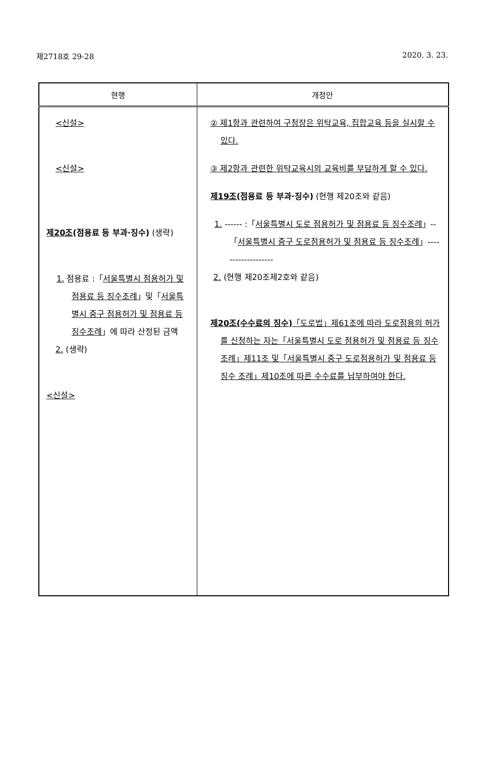제2718호 29-28 2020. 3. 23.
| 현행 | 개정안 |
| --- | --- |
| <신설> <신설> 제20조 (점용료 등 부과·징수) (생략) 1. 점용료 :「 서울특별시 점용허가 및 점용료 등 징수조례 」및「 서울특별시 중구 점용허가 및 점용료 등 징수조례 」에 따라 산정된 금액 2. (생략) <신설> | ② 제1항과 관련하여 구청장은 위탁교육, 집합교육 등을 실시할 수 있다. ③ 제2항과 관련한 위탁교육시의 교육비를 부담하게 할 수 있다. 제19조 (점용료 등 부과·징수) (현행 제20조와 같음) 1. ------ :「 서울특별시 도로 점용허가 및 점용료 등 징수조례 」--「 서울특별시 중구 도로점용허가 및 점용료 등 징수조례 」------------------- 2. (현행 제20조제2호와 같음) 제20조(수수료의 징수) 「도로법」제61조에 따라 도로점용의 허가를 신청하는 자는「서울특별시 도로 점용허가 및 점용료 등 징수조례」제11조 및「서울특별시 중구 도로점용허가 및 점용료 등 징수 조례」제10조에 따른 수수료를 납부하여야 한다. |